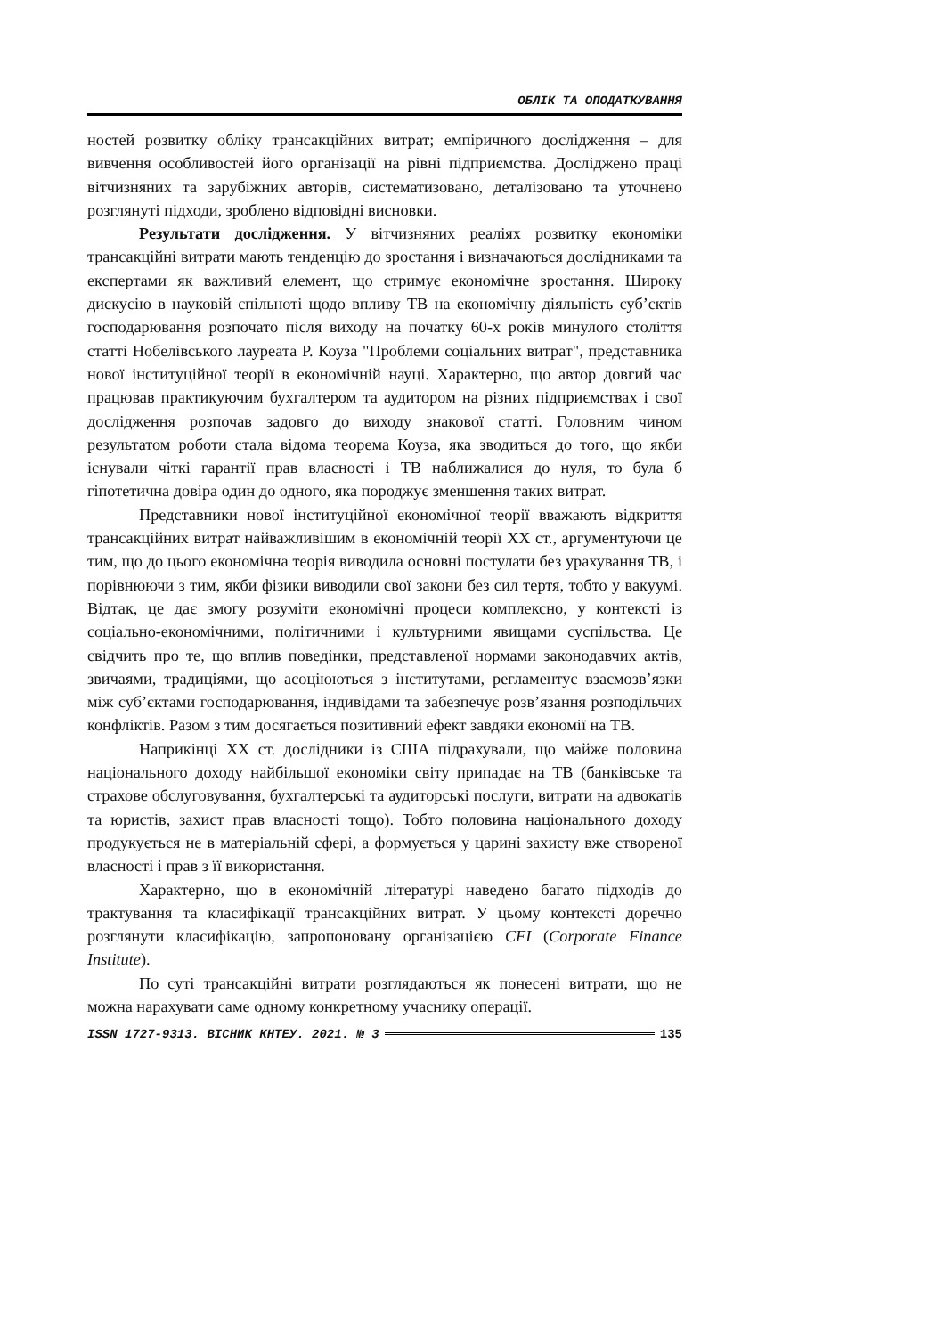ОБЛІК ТА ОПОДАТКУВАННЯ
ностей розвитку обліку трансакційних витрат; емпіричного дослідження – для вивчення особливостей його організації на рівні підприємства. Досліджено праці вітчизняних та зарубіжних авторів, систематизовано, деталізовано та уточнено розглянуті підходи, зроблено відповідні висновки.
Результати дослідження. У вітчизняних реаліях розвитку економіки трансакційні витрати мають тенденцію до зростання і визначаються дослідниками та експертами як важливий елемент, що стримує економічне зростання. Широку дискусію в науковій спільноті щодо впливу ТВ на економічну діяльність суб’єктів господарювання розпочато після виходу на початку 60-х років минулого століття статті Нобелівського лауреата Р. Коуза "Проблеми соціальних витрат", представника нової інституційної теорії в економічній науці. Характерно, що автор довгий час працював практикуючим бухгалтером та аудитором на різних підприємствах і свої дослідження розпочав задовго до виходу знакової статті. Головним чином результатом роботи стала відома теорема Коуза, яка зводиться до того, що якби існували чіткі гарантії прав власності і ТВ наближалися до нуля, то була б гіпотетична довіра один до одного, яка породжує зменшення таких витрат.
Представники нової інституційної економічної теорії вважають відкриття трансакційних витрат найважливішим в економічній теорії ХХ ст., аргументуючи це тим, що до цього економічна теорія виводила основні постулати без урахування ТВ, і порівнюючи з тим, якби фізики виводили свої закони без сил тертя, тобто у вакуумі. Відтак, це дає змогу розуміти економічні процеси комплексно, у контексті із соціально-економічними, політичними і культурними явищами суспільства. Це свідчить про те, що вплив поведінки, представленої нормами законодавчих актів, звичаями, традиціями, що асоціюються з інститутами, регламентує взаємозв’язки між суб’єктами господарювання, індивідами та забезпечує розв’язання розподільчих конфліктів. Разом з тим досягається позитивний ефект завдяки економії на ТВ.
Наприкінці ХХ ст. дослідники із США підрахували, що майже половина національного доходу найбільшої економіки світу припадає на ТВ (банківське та страхове обслуговування, бухгалтерські та аудиторські послуги, витрати на адвокатів та юристів, захист прав власності тощо). Тобто половина національного доходу продукується не в матеріальній сфері, а формується у царині захисту вже створеної власності і прав з її використання.
Характерно, що в економічній літературі наведено багато підходів до трактування та класифікації трансакційних витрат. У цьому контексті доречно розглянути класифікацію, запропоновану організацією CFI (Corporate Finance Institute).
По суті трансакційні витрати розглядаються як понесені витрати, що не можна нарахувати саме одному конкретному учаснику операції.
ISSN 1727-9313. ВІСНИК КНТЕУ. 2021. № 3 135